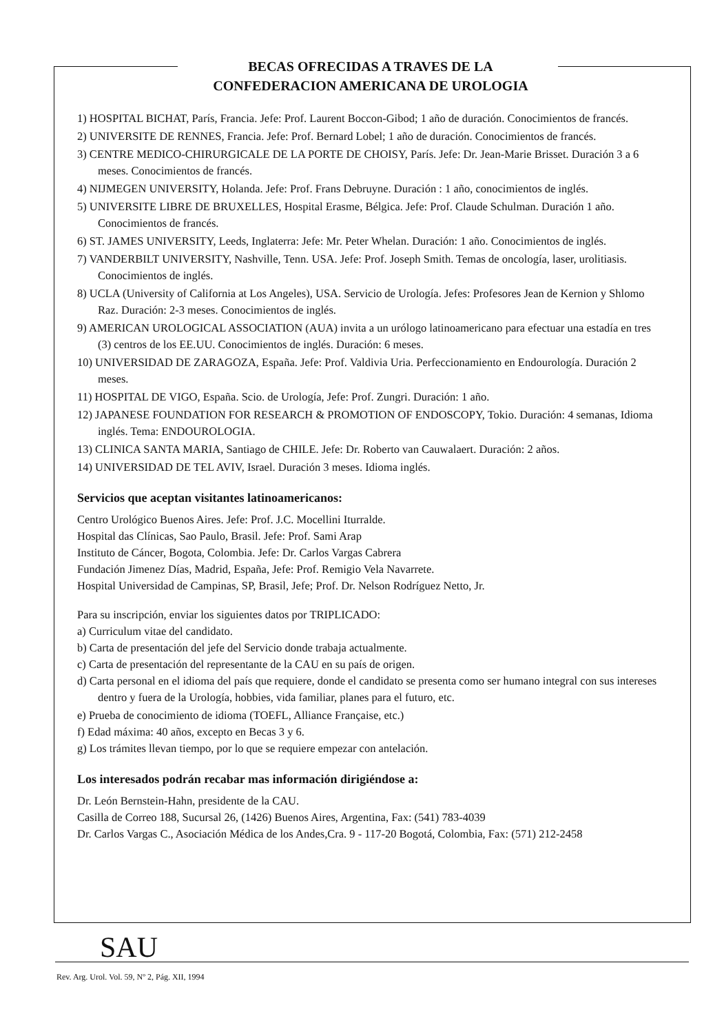BECAS OFRECIDAS A TRAVES DE LA
CONFEDERACION AMERICANA DE UROLOGIA
1) HOSPITAL BICHAT, París, Francia. Jefe: Prof. Laurent Boccon-Gibod; 1 año de duración. Conocimientos de francés.
2) UNIVERSITE DE RENNES, Francia. Jefe: Prof. Bernard Lobel; 1 año de duración. Conocimientos de francés.
3) CENTRE MEDICO-CHIRURGICALE DE LA PORTE DE CHOISY, París. Jefe: Dr. Jean-Marie Brisset. Duración 3 a 6 meses. Conocimientos de francés.
4) NIJMEGEN UNIVERSITY, Holanda. Jefe: Prof. Frans Debruyne. Duración : 1 año, conocimientos de inglés.
5) UNIVERSITE LIBRE DE BRUXELLES, Hospital Erasme, Bélgica. Jefe: Prof. Claude Schulman. Duración 1 año. Conocimientos de francés.
6) ST. JAMES UNIVERSITY, Leeds, Inglaterra: Jefe: Mr. Peter Whelan. Duración: 1 año. Conocimientos de inglés.
7) VANDERBILT UNIVERSITY, Nashville, Tenn. USA. Jefe: Prof. Joseph Smith. Temas de oncología, laser, urolitiasis. Conocimientos de inglés.
8) UCLA (University of California at Los Angeles), USA. Servicio de Urología. Jefes: Profesores Jean de Kernion y Shlomo Raz. Duración: 2-3 meses. Conocimientos de inglés.
9) AMERICAN UROLOGICAL ASSOCIATION (AUA) invita a un urólogo latinoamericano para efectuar una estadía en tres (3) centros de los EE.UU. Conocimientos de inglés. Duración: 6 meses.
10) UNIVERSIDAD DE ZARAGOZA, España. Jefe: Prof. Valdivia Uria. Perfeccionamiento en Endourología. Duración 2 meses.
11) HOSPITAL DE VIGO, España. Scio. de Urología, Jefe: Prof. Zungri. Duración: 1 año.
12) JAPANESE FOUNDATION FOR RESEARCH & PROMOTION OF ENDOSCOPY, Tokio. Duración: 4 semanas, Idioma inglés. Tema: ENDOUROLOGIA.
13) CLINICA SANTA MARIA, Santiago de CHILE. Jefe: Dr. Roberto van Cauwalaert. Duración: 2 años.
14) UNIVERSIDAD DE TEL AVIV, Israel. Duración 3 meses. Idioma inglés.
Servicios que aceptan visitantes latinoamericanos:
Centro Urológico Buenos Aires. Jefe: Prof. J.C. Mocellini Iturralde.
Hospital das Clínicas, Sao Paulo, Brasil. Jefe: Prof. Sami Arap
Instituto de Cáncer, Bogota, Colombia. Jefe: Dr. Carlos Vargas Cabrera
Fundación Jimenez Días, Madrid, España, Jefe: Prof. Remigio Vela Navarrete.
Hospital Universidad de Campinas, SP, Brasil, Jefe; Prof. Dr. Nelson Rodríguez Netto, Jr.
Para su inscripción, enviar los siguientes datos por TRIPLICADO:
a) Curriculum vitae del candidato.
b) Carta de presentación del jefe del Servicio donde trabaja actualmente.
c) Carta de presentación del representante de la CAU en su país de origen.
d) Carta personal en el idioma del país que requiere, donde el candidato se presenta como ser humano integral con sus intereses dentro y fuera de la Urología, hobbies, vida familiar, planes para el futuro, etc.
e) Prueba de conocimiento de idioma (TOEFL, Alliance Française, etc.)
f) Edad máxima: 40 años, excepto en Becas 3 y 6.
g) Los trámites llevan tiempo, por lo que se requiere empezar con antelación.
Los interesados podrán recabar mas información dirigiéndose a:
Dr. León Bernstein-Hahn, presidente de la CAU.
Casilla de Correo 188, Sucursal 26, (1426) Buenos Aires, Argentina, Fax: (541) 783-4039
Dr. Carlos Vargas C., Asociación Médica de los Andes,Cra. 9 - 117-20 Bogotá, Colombia, Fax: (571) 212-2458
SAU
Rev. Arg. Urol. Vol. 59, Nº 2, Pág. XII, 1994